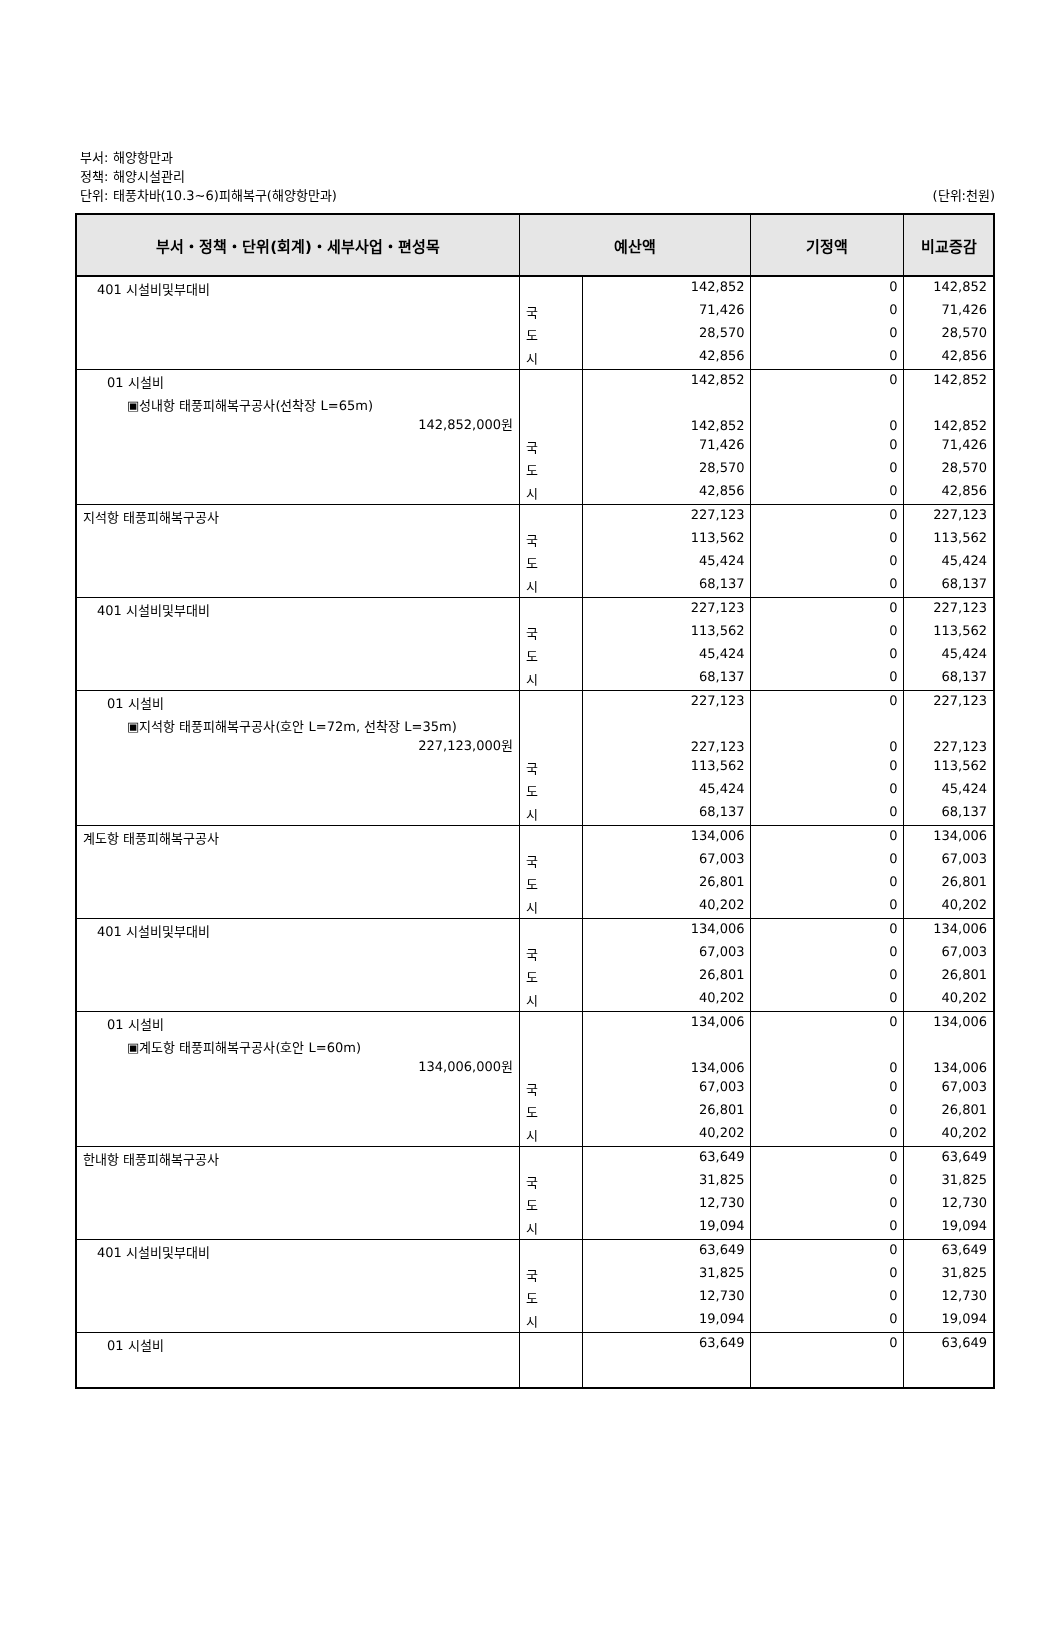부서: 해양항만과
정책: 해양시설관리
단위: 태풍차바(10.3~6)피해복구(해양항만과) (단위:천원)
| 부서・정책・단위(회계)・세부사업・편성목 | 예산액 | | 기정액 | 비교증감 |
| --- | --- | --- | --- | --- |
| 401 시설비및부대비 | | 142,852 | 0 | 142,852 |
| | 국 | 71,426 | 0 | 71,426 |
| | 도 | 28,570 | 0 | 28,570 |
| | 시 | 42,856 | 0 | 42,856 |
| 01 시설비 | | 142,852 | 0 | 142,852 |
| ▣성내항 태풍피해복구공사(선착장 L=65m) 142,852,000원 | | 142,852 | 0 | 142,852 |
| | 국 | 71,426 | 0 | 71,426 |
| | 도 | 28,570 | 0 | 28,570 |
| | 시 | 42,856 | 0 | 42,856 |
| 지석항 태풍피해복구공사 | | 227,123 | 0 | 227,123 |
| | 국 | 113,562 | 0 | 113,562 |
| | 도 | 45,424 | 0 | 45,424 |
| | 시 | 68,137 | 0 | 68,137 |
| 401 시설비및부대비 | | 227,123 | 0 | 227,123 |
| | 국 | 113,562 | 0 | 113,562 |
| | 도 | 45,424 | 0 | 45,424 |
| | 시 | 68,137 | 0 | 68,137 |
| 01 시설비 | | 227,123 | 0 | 227,123 |
| ▣지석항 태풍피해복구공사(호안 L=72m, 선착장 L=35m) 227,123,000원 | | 227,123 | 0 | 227,123 |
| | 국 | 113,562 | 0 | 113,562 |
| | 도 | 45,424 | 0 | 45,424 |
| | 시 | 68,137 | 0 | 68,137 |
| 계도항 태풍피해복구공사 | | 134,006 | 0 | 134,006 |
| | 국 | 67,003 | 0 | 67,003 |
| | 도 | 26,801 | 0 | 26,801 |
| | 시 | 40,202 | 0 | 40,202 |
| 401 시설비및부대비 | | 134,006 | 0 | 134,006 |
| | 국 | 67,003 | 0 | 67,003 |
| | 도 | 26,801 | 0 | 26,801 |
| | 시 | 40,202 | 0 | 40,202 |
| 01 시설비 | | 134,006 | 0 | 134,006 |
| ▣계도항 태풍피해복구공사(호안 L=60m) 134,006,000원 | | 134,006 | 0 | 134,006 |
| | 국 | 67,003 | 0 | 67,003 |
| | 도 | 26,801 | 0 | 26,801 |
| | 시 | 40,202 | 0 | 40,202 |
| 한내항 태풍피해복구공사 | | 63,649 | 0 | 63,649 |
| | 국 | 31,825 | 0 | 31,825 |
| | 도 | 12,730 | 0 | 12,730 |
| | 시 | 19,094 | 0 | 19,094 |
| 401 시설비및부대비 | | 63,649 | 0 | 63,649 |
| | 국 | 31,825 | 0 | 31,825 |
| | 도 | 12,730 | 0 | 12,730 |
| | 시 | 19,094 | 0 | 19,094 |
| 01 시설비 | | 63,649 | 0 | 63,649 |